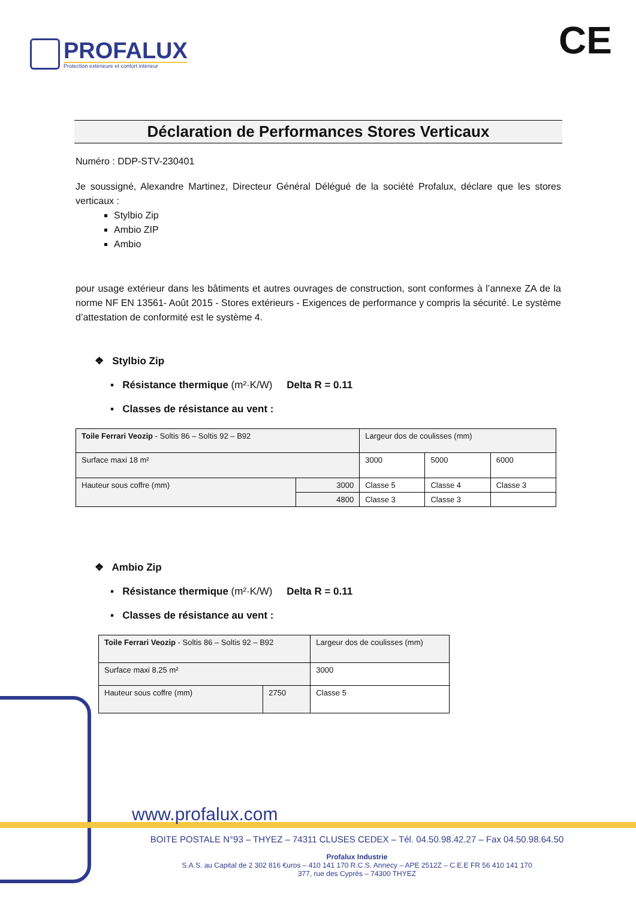PROFALUX
Protection extérieure et confort intérieur
CE
Déclaration de Performances Stores Verticaux
Numéro : DDP-STV-230401
Je soussigné, Alexandre Martinez, Directeur Général Délégué de la société Profalux, déclare que les stores verticaux :
Stylbio Zip
Ambio ZIP
Ambio
pour usage extérieur dans les bâtiments et autres ouvrages de construction, sont conformes à l’annexe ZA de la norme NF EN 13561- Août 2015 - Stores extérieurs - Exigences de performance y compris la sécurité. Le système d’attestation de conformité est le système 4.
❖ Stylbio Zip
▪ Résistance thermique (m²·K/W) Delta R = 0.11
▪ Classes de résistance au vent :
| Toile Ferrari Veozip - Soltis 86 – Soltis 92 – B92 | | Largeur dos de coulisses (mm) | | |
| Surface maxi 18 m² | | 3000 | 5000 | 6000 |
| Hauteur sous coffre (mm) | 3000 | Classe 5 | Classe 4 | Classe 3 |
| | 4800 | Classe 3 | Classe 3 | |
❖ Ambio Zip
▪ Résistance thermique (m²·K/W) Delta R = 0.11
▪ Classes de résistance au vent :
| Toile Ferrari Veozip - Soltis 86 – Soltis 92 – B92 | | Largeur dos de coulisses (mm) |
| Surface maxi 8.25 m² | | 3000 |
| Hauteur sous coffre (mm) | 2750 | Classe 5 |
www.profalux.com
BOITE POSTALE N°93 – THYEZ – 74311 CLUSES CEDEX – Tél. 04.50.98.42.27 – Fax 04.50.98.64.50
Profalux Industrie
S.A.S. au Capital de 2 302 816 €uros – 410 141 170 R.C.S. Annecy – APE 2512Z – C.E.E FR 56 410 141 170
377, rue des Cyprès – 74300 THYEZ